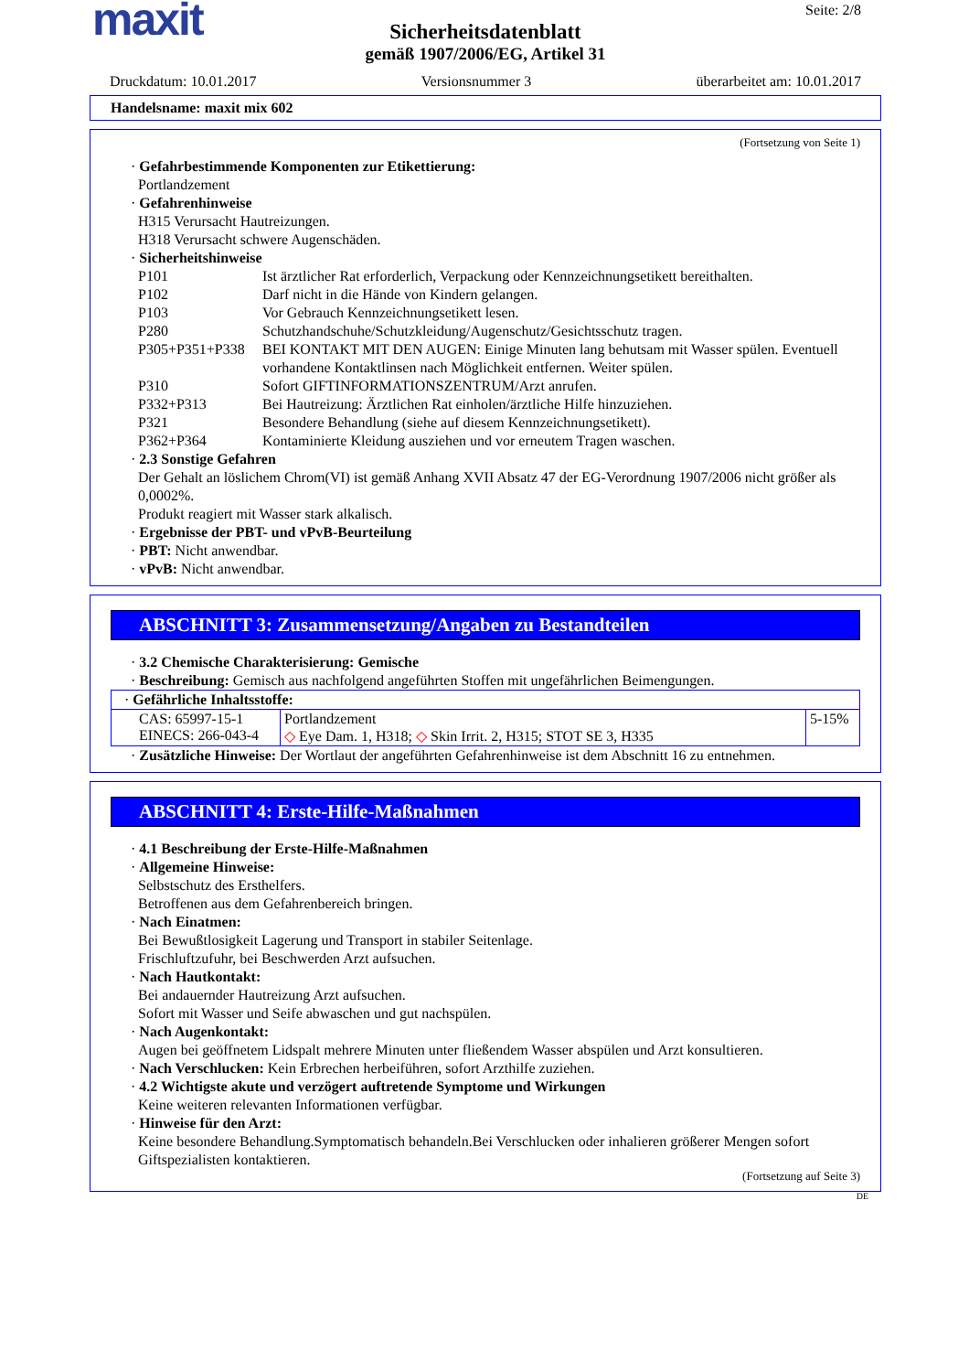maxit
Seite: 2/8
Sicherheitsdatenblatt
gemäß 1907/2006/EG, Artikel 31
Druckdatum: 10.01.2017 Versionsnummer 3 überarbeitet am: 10.01.2017
Handelsname: maxit mix 602
(Fortsetzung von Seite 1)
· Gefahrbestimmende Komponenten zur Etikettierung:
Portlandzement
· Gefahrenhinweise
H315 Verursacht Hautreizungen.
H318 Verursacht schwere Augenschäden.
· Sicherheitshinweise
P101 Ist ärztlicher Rat erforderlich, Verpackung oder Kennzeichnungsetikett bereithalten.
P102 Darf nicht in die Hände von Kindern gelangen.
P103 Vor Gebrauch Kennzeichnungsetikett lesen.
P280 Schutzhandschuhe/Schutzkleidung/Augenschutz/Gesichtsschutz tragen.
P305+P351+P338 BEI KONTAKT MIT DEN AUGEN: Einige Minuten lang behutsam mit Wasser spülen. Eventuell vorhandene Kontaktlinsen nach Möglichkeit entfernen. Weiter spülen.
P310 Sofort GIFTINFORMATIONSZENTRUM/Arzt anrufen.
P332+P313 Bei Hautreizung: Ärztlichen Rat einholen/ärztliche Hilfe hinzuziehen.
P321 Besondere Behandlung (siehe auf diesem Kennzeichnungsetikett).
P362+P364 Kontaminierte Kleidung ausziehen und vor erneutem Tragen waschen.
· 2.3 Sonstige Gefahren
Der Gehalt an löslichem Chrom(VI) ist gemäß Anhang XVII Absatz 47 der EG-Verordnung 1907/2006 nicht größer als 0,0002%.
Produkt reagiert mit Wasser stark alkalisch.
· Ergebnisse der PBT- und vPvB-Beurteilung
· PBT: Nicht anwendbar.
· vPvB: Nicht anwendbar.
ABSCHNITT 3: Zusammensetzung/Angaben zu Bestandteilen
· 3.2 Chemische Charakterisierung: Gemische
· Beschreibung: Gemisch aus nachfolgend angeführten Stoffen mit ungefährlichen Beimengungen.
| · Gefährliche Inhaltsstoffe: | | |
| CAS: 65997-15-1 EINECS: 266-043-4 | Portlandzement ◇ Eye Dam. 1, H318; ◇ Skin Irrit. 2, H315; STOT SE 3, H335 | 5-15% |
· Zusätzliche Hinweise: Der Wortlaut der angeführten Gefahrenhinweise ist dem Abschnitt 16 zu entnehmen.
ABSCHNITT 4: Erste-Hilfe-Maßnahmen
· 4.1 Beschreibung der Erste-Hilfe-Maßnahmen
· Allgemeine Hinweise:
Selbstschutz des Ersthelfers.
Betroffenen aus dem Gefahrenbereich bringen.
· Nach Einatmen:
Bei Bewußtlosigkeit Lagerung und Transport in stabiler Seitenlage.
Frischluftzufuhr, bei Beschwerden Arzt aufsuchen.
· Nach Hautkontakt:
Bei andauernder Hautreizung Arzt aufsuchen.
Sofort mit Wasser und Seife abwaschen und gut nachspülen.
· Nach Augenkontakt:
Augen bei geöffnetem Lidspalt mehrere Minuten unter fließendem Wasser abspülen und Arzt konsultieren.
· Nach Verschlucken: Kein Erbrechen herbeiführen, sofort Arzthilfe zuziehen.
· 4.2 Wichtigste akute und verzögert auftretende Symptome und Wirkungen
Keine weiteren relevanten Informationen verfügbar.
· Hinweise für den Arzt:
Keine besondere Behandlung.Symptomatisch behandeln.Bei Verschlucken oder inhalieren größerer Mengen sofort Giftspezialisten kontaktieren.
(Fortsetzung auf Seite 3)
DE